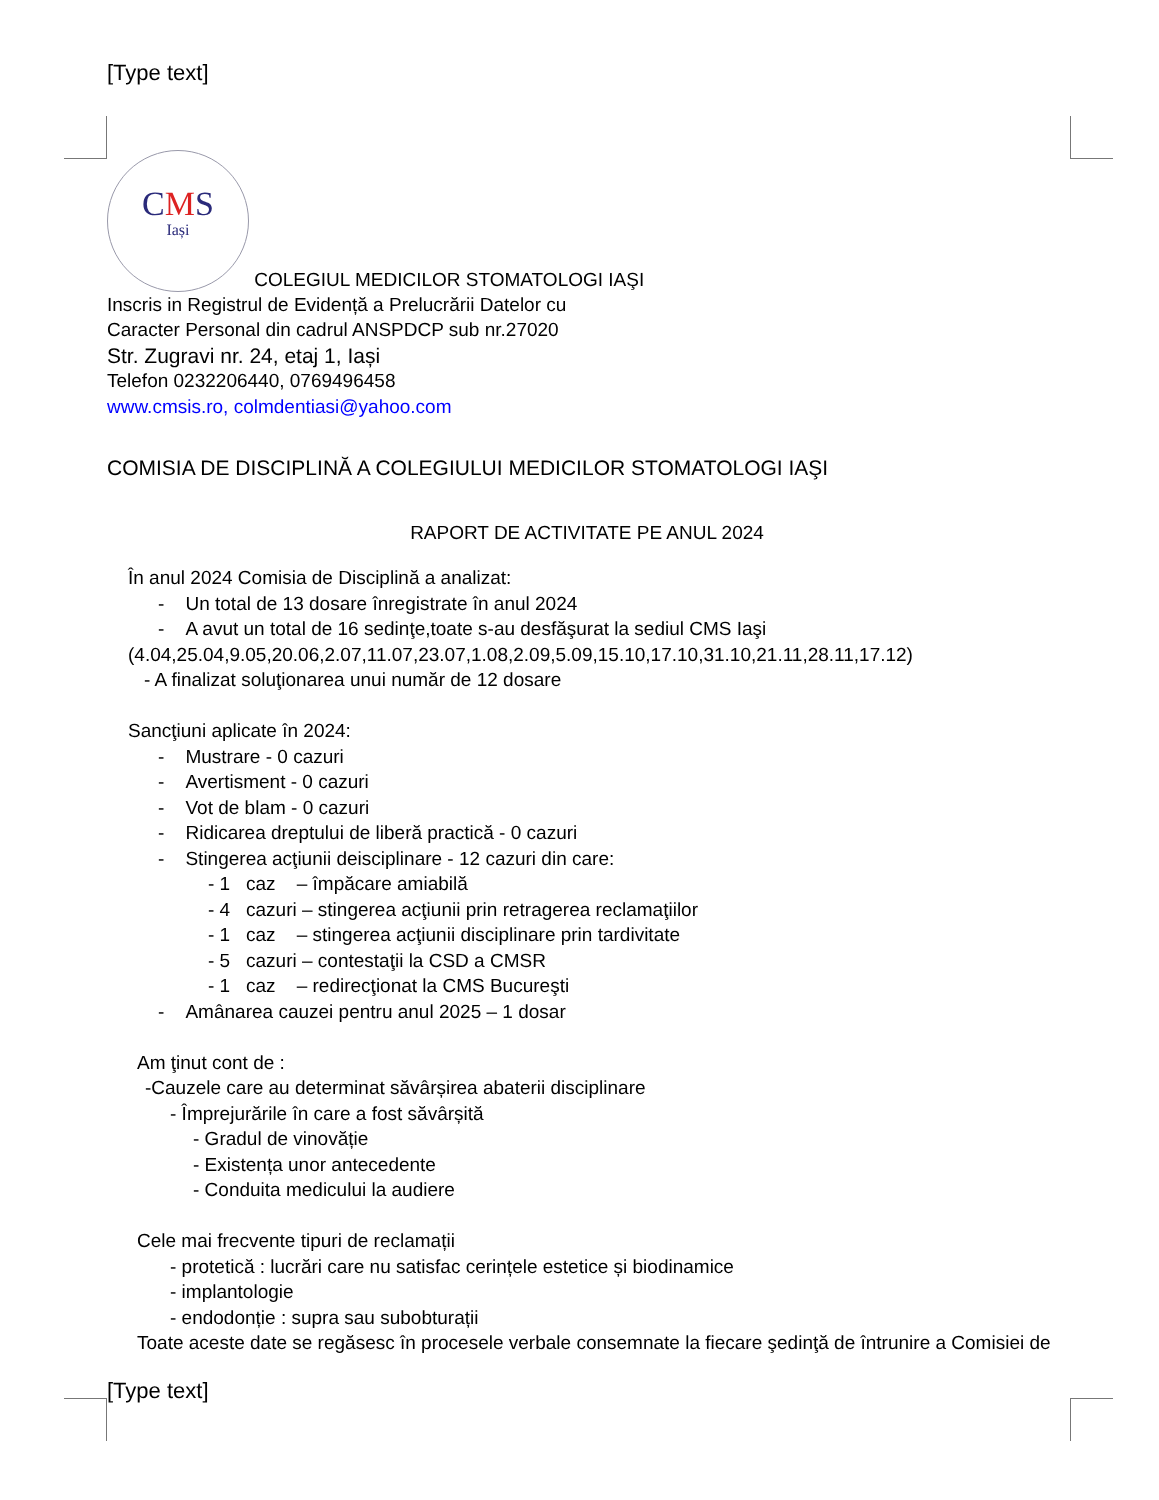[Type text]
CMS Iași COLEGIUL MEDICILOR STOMATOLOGI IAŞI
Inscris in Registrul de Evidență a Prelucrării Datelor cu
Caracter Personal din cadrul ANSPDCP sub nr.27020
Str. Zugravi nr. 24, etaj 1, Iași
Telefon 0232206440, 0769496458
www.cmsis.ro, colmdentiasi@yahoo.com
COMISIA DE DISCIPLINĂ A COLEGIULUI MEDICILOR STOMATOLOGI IAŞI
RAPORT DE ACTIVITATE PE ANUL 2024
În anul 2024 Comisia de Disciplină a analizat:
- Un total de 13 dosare înregistrate în anul 2024
- A avut un total de 16 sedinţe,toate s-au desfăşurat la sediul CMS Iaşi
(4.04,25.04,9.05,20.06,2.07,11.07,23.07,1.08,2.09,5.09,15.10,17.10,31.10,21.11,28.11,17.12)
- A finalizat soluţionarea unui număr de 12 dosare
Sancţiuni aplicate în 2024:
- Mustrare - 0 cazuri
- Avertisment - 0 cazuri
- Vot de blam - 0 cazuri
- Ridicarea dreptului de liberă practică - 0 cazuri
- Stingerea acţiunii deisciplinare - 12 cazuri din care:
- 1 caz – împăcare amiabilă
- 4 cazuri – stingerea acţiunii prin retragerea reclamaţiilor
- 1 caz – stingerea acţiunii disciplinare prin tardivitate
- 5 cazuri – contestaţii la CSD a CMSR
- 1 caz – redirecţionat la CMS Bucureşti
- Amânarea cauzei pentru anul 2025 – 1 dosar
Am ţinut cont de :
-Cauzele care au determinat săvârșirea abaterii disciplinare
- Împrejurările în care a fost săvârșită
- Gradul de vinovăție
- Existența unor antecedente
- Conduita medicului la audiere
Cele mai frecvente tipuri de reclamații
- protetică : lucrări care nu satisfac cerințele estetice și biodinamice
- implantologie
- endodonție : supra sau subobturații
Toate aceste date se regăsesc în procesele verbale consemnate la fiecare şedinţă de întrunire a Comisiei de
[Type text]